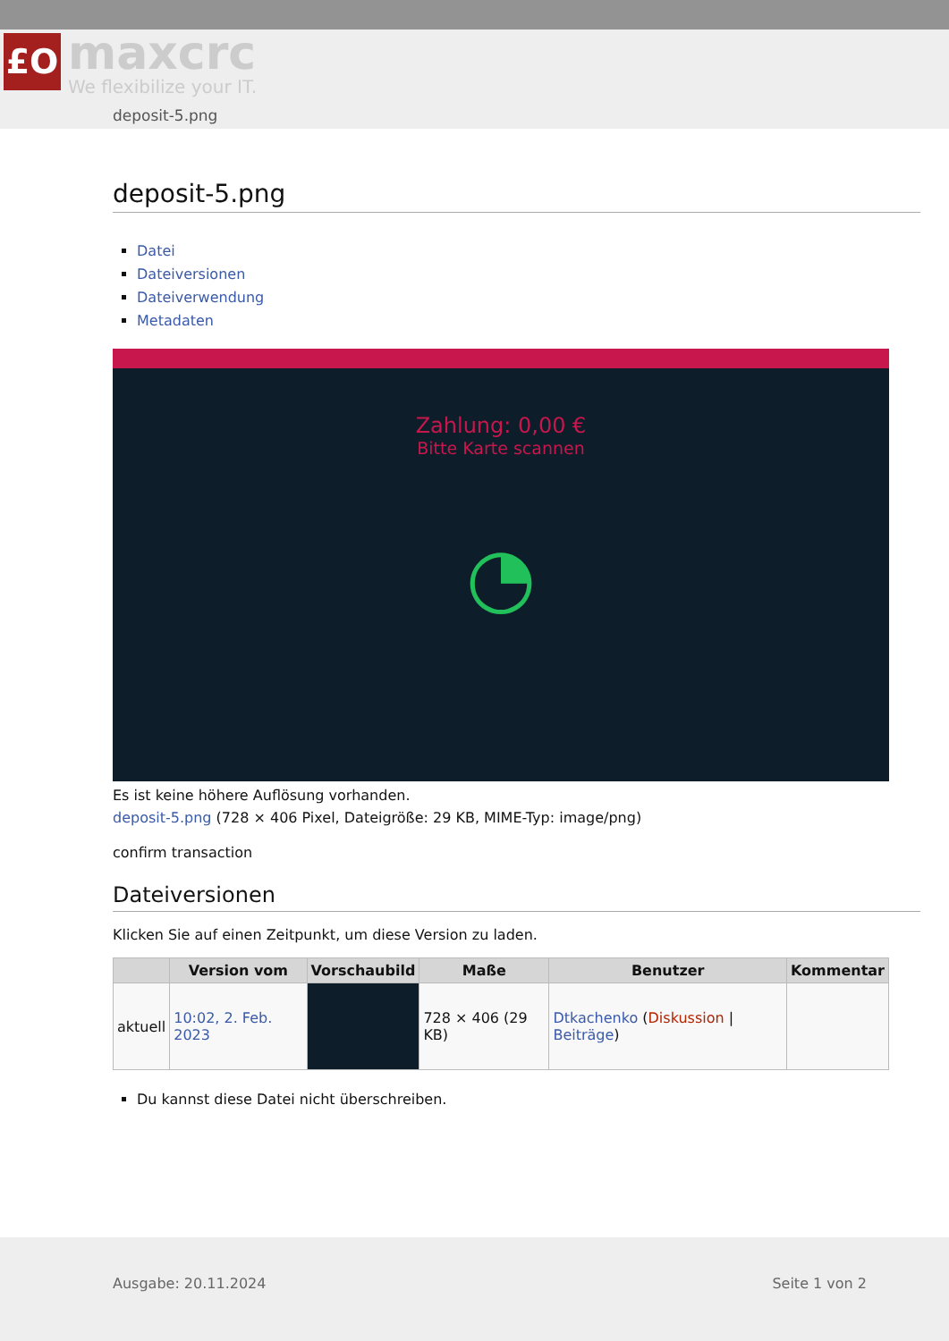£O maxcrc
We flexibilize your IT.
deposit-5.png
deposit-5.png
Datei
Dateiversionen
Dateiverwendung
Metadaten
Zahlung: 0,00 €
Bitte Karte scannen
◔
Es ist keine höhere Auflösung vorhanden.
deposit-5.png (728 × 406 Pixel, Dateigröße: 29 KB, MIME-Typ: image/png)
confirm transaction
Dateiversionen
Klicken Sie auf einen Zeitpunkt, um diese Version zu laden.
| | Version vom | Vorschaubild | Maße | Benutzer | Kommentar |
| --- | --- | --- | --- | --- | --- |
| aktuell | 10:02, 2. Feb. 2023 | | 728 × 406 (29 KB) | Dtkachenko ( Diskussion / Beiträge ) | |
Du kannst diese Datei nicht überschreiben.
Ausgabe: 20.11.2024 Seite 1 von 2